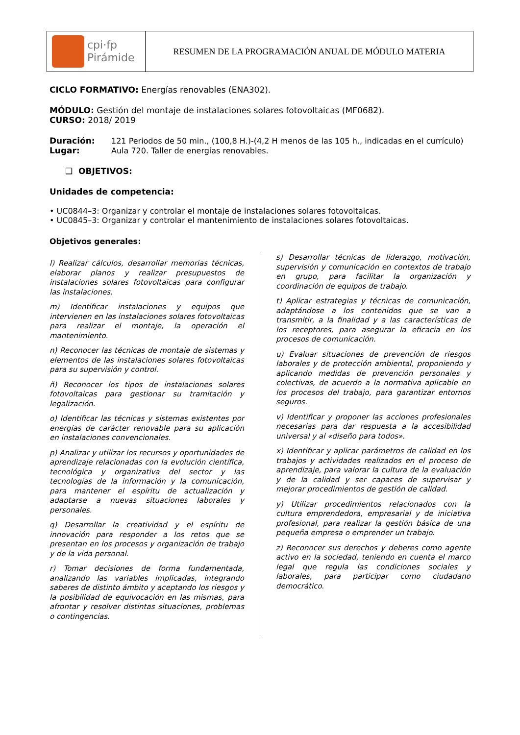| cpi·fp Pirámide | RESUMEN DE LA PROGRAMACIÓN ANUAL DE MÓDULO MATERIA |
CICLO FORMATIVO: Energías renovables (ENA302).
MÓDULO: Gestión del montaje de instalaciones solares fotovoltaicas (MF0682).
CURSO: 2018/ 2019
Duración: 121 Periodos de 50 min., (100,8 H.)-(4,2 H menos de las 105 h., indicadas en el currículo)
Lugar: Aula 720. Taller de energías renovables.
❑ OBJETIVOS:
Unidades de competencia:
• UC0844–3: Organizar y controlar el montaje de instalaciones solares fotovoltaicas.
• UC0845–3: Organizar y controlar el mantenimiento de instalaciones solares fotovoltaicas.
Objetivos generales:
l) Realizar cálculos, desarrollar memorias técnicas, elaborar planos y realizar presupuestos de instalaciones solares fotovoltaicas para configurar las instalaciones.
m) Identificar instalaciones y equipos que intervienen en las instalaciones solares fotovoltaicas para realizar el montaje, la operación el mantenimiento.
n) Reconocer las técnicas de montaje de sistemas y elementos de las instalaciones solares fotovoltaicas para su supervisión y control.
ñ) Reconocer los tipos de instalaciones solares fotovoltaicas para gestionar su tramitación y legalización.
o) Identificar las técnicas y sistemas existentes por energías de carácter renovable para su aplicación en instalaciones convencionales.
p) Analizar y utilizar los recursos y oportunidades de aprendizaje relacionadas con la evolución científica, tecnológica y organizativa del sector y las tecnologías de la información y la comunicación, para mantener el espíritu de actualización y adaptarse a nuevas situaciones laborales y personales.
q) Desarrollar la creatividad y el espíritu de innovación para responder a los retos que se presentan en los procesos y organización de trabajo y de la vida personal.
r) Tomar decisiones de forma fundamentada, analizando las variables implicadas, integrando saberes de distinto ámbito y aceptando los riesgos y la posibilidad de equivocación en las mismas, para afrontar y resolver distintas situaciones, problemas o contingencias.
s) Desarrollar técnicas de liderazgo, motivación, supervisión y comunicación en contextos de trabajo en grupo, para facilitar la organización y coordinación de equipos de trabajo.
t) Aplicar estrategias y técnicas de comunicación, adaptándose a los contenidos que se van a transmitir, a la finalidad y a las características de los receptores, para asegurar la eficacia en los procesos de comunicación.
u) Evaluar situaciones de prevención de riesgos laborales y de protección ambiental, proponiendo y aplicando medidas de prevención personales y colectivas, de acuerdo a la normativa aplicable en los procesos del trabajo, para garantizar entornos seguros.
v) Identificar y proponer las acciones profesionales necesarias para dar respuesta a la accesibilidad universal y al «diseño para todos».
x) Identificar y aplicar parámetros de calidad en los trabajos y actividades realizados en el proceso de aprendizaje, para valorar la cultura de la evaluación y de la calidad y ser capaces de supervisar y mejorar procedimientos de gestión de calidad.
y) Utilizar procedimientos relacionados con la cultura emprendedora, empresarial y de iniciativa profesional, para realizar la gestión básica de una pequeña empresa o emprender un trabajo.
z) Reconocer sus derechos y deberes como agente activo en la sociedad, teniendo en cuenta el marco legal que regula las condiciones sociales y laborales, para participar como ciudadano democrático.